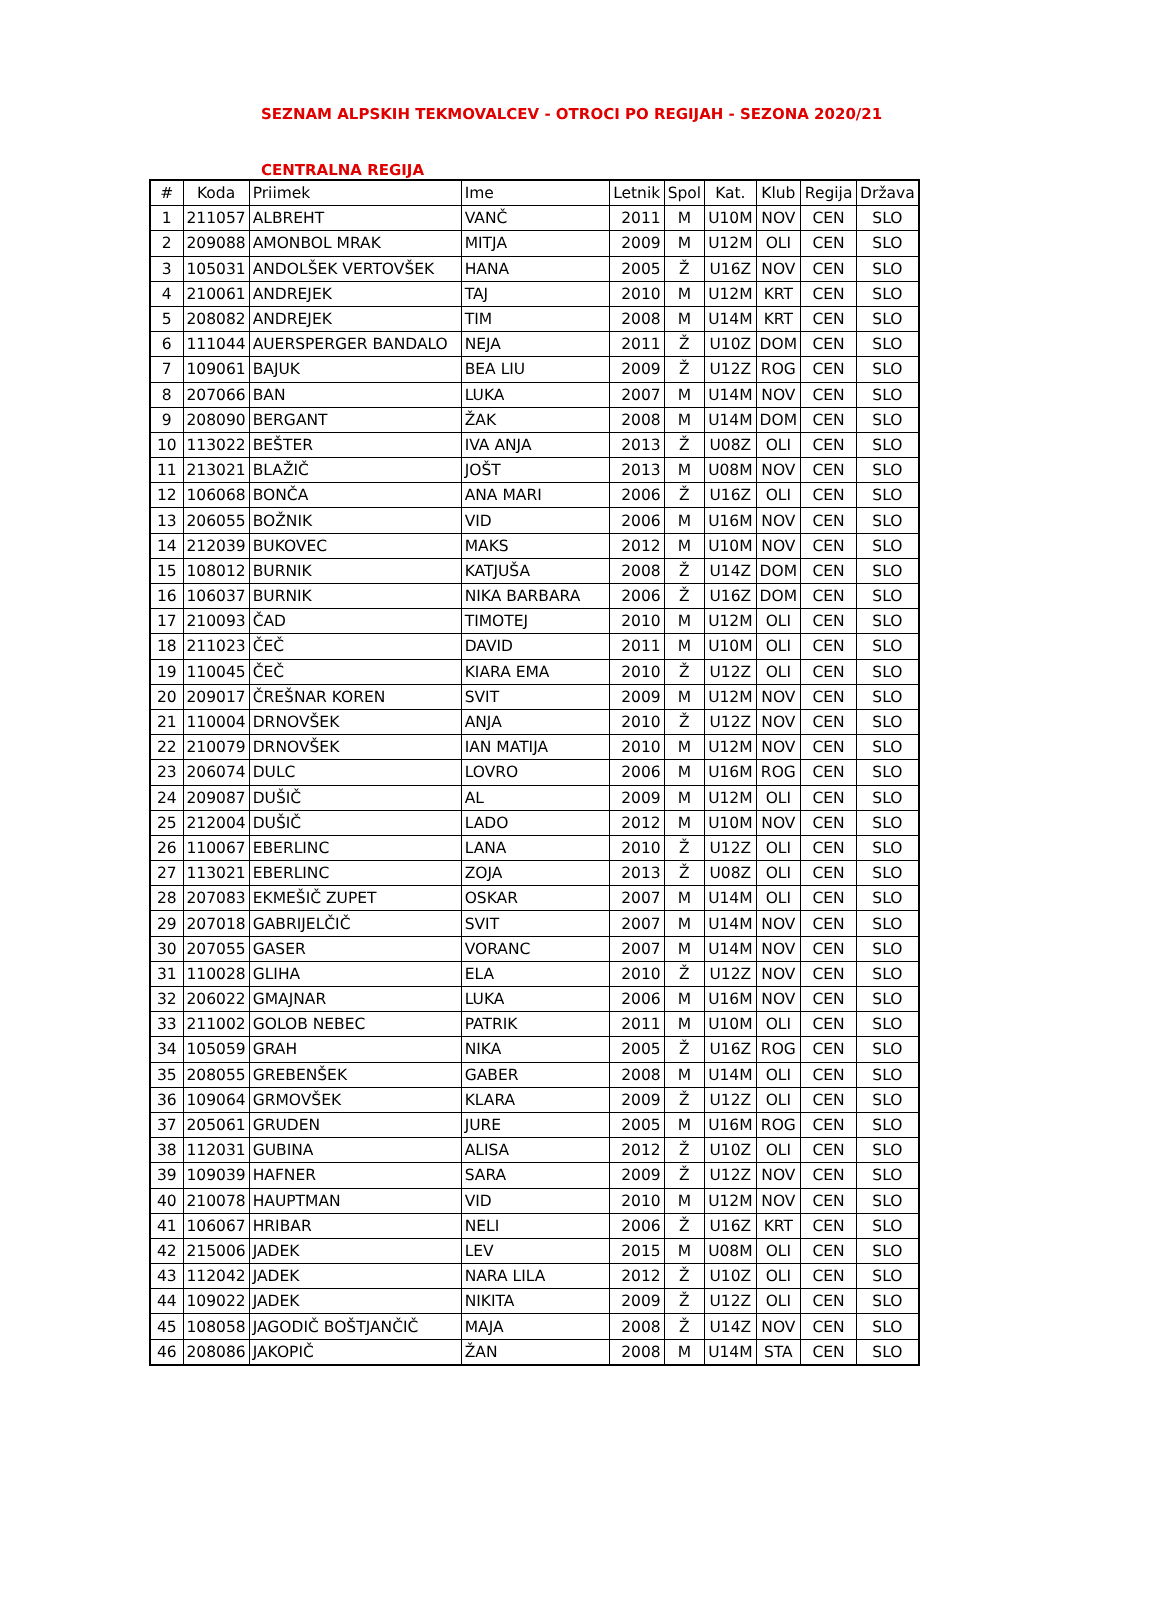SEZNAM ALPSKIH TEKMOVALCEV - OTROCI PO REGIJAH - SEZONA 2020/21
CENTRALNA REGIJA
| # | Koda | Priimek | Ime | Letnik | Spol | Kat. | Klub | Regija | Država |
| --- | --- | --- | --- | --- | --- | --- | --- | --- | --- |
| 1 | 211057 | ALBREHT | VANČ | 2011 | M | U10M | NOV | CEN | SLO |
| 2 | 209088 | AMONBOL MRAK | MITJA | 2009 | M | U12M | OLI | CEN | SLO |
| 3 | 105031 | ANDOLŠEK VERTOVŠEK | HANA | 2005 | Ž | U16Z | NOV | CEN | SLO |
| 4 | 210061 | ANDREJEK | TAJ | 2010 | M | U12M | KRT | CEN | SLO |
| 5 | 208082 | ANDREJEK | TIM | 2008 | M | U14M | KRT | CEN | SLO |
| 6 | 111044 | AUERSPERGER BANDALO | NEJA | 2011 | Ž | U10Z | DOM | CEN | SLO |
| 7 | 109061 | BAJUK | BEA LIU | 2009 | Ž | U12Z | ROG | CEN | SLO |
| 8 | 207066 | BAN | LUKA | 2007 | M | U14M | NOV | CEN | SLO |
| 9 | 208090 | BERGANT | ŽAK | 2008 | M | U14M | DOM | CEN | SLO |
| 10 | 113022 | BEŠTER | IVA ANJA | 2013 | Ž | U08Z | OLI | CEN | SLO |
| 11 | 213021 | BLAŽIČ | JOŠT | 2013 | M | U08M | NOV | CEN | SLO |
| 12 | 106068 | BONČA | ANA MARI | 2006 | Ž | U16Z | OLI | CEN | SLO |
| 13 | 206055 | BOŽNIK | VID | 2006 | M | U16M | NOV | CEN | SLO |
| 14 | 212039 | BUKOVEC | MAKS | 2012 | M | U10M | NOV | CEN | SLO |
| 15 | 108012 | BURNIK | KATJUŠA | 2008 | Ž | U14Z | DOM | CEN | SLO |
| 16 | 106037 | BURNIK | NIKA BARBARA | 2006 | Ž | U16Z | DOM | CEN | SLO |
| 17 | 210093 | ČAD | TIMOTEJ | 2010 | M | U12M | OLI | CEN | SLO |
| 18 | 211023 | ČEČ | DAVID | 2011 | M | U10M | OLI | CEN | SLO |
| 19 | 110045 | ČEČ | KIARA EMA | 2010 | Ž | U12Z | OLI | CEN | SLO |
| 20 | 209017 | ČREŠNAR KOREN | SVIT | 2009 | M | U12M | NOV | CEN | SLO |
| 21 | 110004 | DRNOVŠEK | ANJA | 2010 | Ž | U12Z | NOV | CEN | SLO |
| 22 | 210079 | DRNOVŠEK | IAN MATIJA | 2010 | M | U12M | NOV | CEN | SLO |
| 23 | 206074 | DULC | LOVRO | 2006 | M | U16M | ROG | CEN | SLO |
| 24 | 209087 | DUŠIČ | AL | 2009 | M | U12M | OLI | CEN | SLO |
| 25 | 212004 | DUŠIČ | LADO | 2012 | M | U10M | NOV | CEN | SLO |
| 26 | 110067 | EBERLINC | LANA | 2010 | Ž | U12Z | OLI | CEN | SLO |
| 27 | 113021 | EBERLINC | ZOJA | 2013 | Ž | U08Z | OLI | CEN | SLO |
| 28 | 207083 | EKMEŠIČ ZUPET | OSKAR | 2007 | M | U14M | OLI | CEN | SLO |
| 29 | 207018 | GABRIJELČIČ | SVIT | 2007 | M | U14M | NOV | CEN | SLO |
| 30 | 207055 | GASER | VORANC | 2007 | M | U14M | NOV | CEN | SLO |
| 31 | 110028 | GLIHA | ELA | 2010 | Ž | U12Z | NOV | CEN | SLO |
| 32 | 206022 | GMAJNAR | LUKA | 2006 | M | U16M | NOV | CEN | SLO |
| 33 | 211002 | GOLOB NEBEC | PATRIK | 2011 | M | U10M | OLI | CEN | SLO |
| 34 | 105059 | GRAH | NIKA | 2005 | Ž | U16Z | ROG | CEN | SLO |
| 35 | 208055 | GREBENŠEK | GABER | 2008 | M | U14M | OLI | CEN | SLO |
| 36 | 109064 | GRMOVŠEK | KLARA | 2009 | Ž | U12Z | OLI | CEN | SLO |
| 37 | 205061 | GRUDEN | JURE | 2005 | M | U16M | ROG | CEN | SLO |
| 38 | 112031 | GUBINA | ALISA | 2012 | Ž | U10Z | OLI | CEN | SLO |
| 39 | 109039 | HAFNER | SARA | 2009 | Ž | U12Z | NOV | CEN | SLO |
| 40 | 210078 | HAUPTMAN | VID | 2010 | M | U12M | NOV | CEN | SLO |
| 41 | 106067 | HRIBAR | NELI | 2006 | Ž | U16Z | KRT | CEN | SLO |
| 42 | 215006 | JADEK | LEV | 2015 | M | U08M | OLI | CEN | SLO |
| 43 | 112042 | JADEK | NARA LILA | 2012 | Ž | U10Z | OLI | CEN | SLO |
| 44 | 109022 | JADEK | NIKITA | 2009 | Ž | U12Z | OLI | CEN | SLO |
| 45 | 108058 | JAGODIČ BOŠTJANČIČ | MAJA | 2008 | Ž | U14Z | NOV | CEN | SLO |
| 46 | 208086 | JAKOPIČ | ŽAN | 2008 | M | U14M | STA | CEN | SLO |